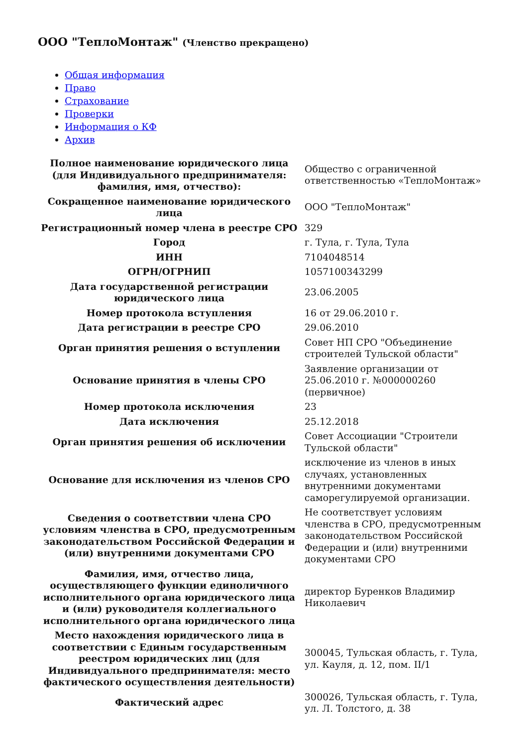ООО "ТеплоМонтаж" (Членство прекращено)
Общая информация
Право
Страхование
Проверки
Информация о КФ
Архив
| Полное наименование юридического лица (для Индивидуального предпринимателя: фамилия, имя, отчество): | Общество с ограниченной ответственностью «ТеплоМонтаж» |
| Сокращенное наименование юридического лица | ООО "ТеплоМонтаж" |
| Регистрационный номер члена в реестре СРО | 329 |
| Город | г. Тула, г. Тула, Тула |
| ИНН | 7104048514 |
| ОГРН/ОГРНИП | 1057100343299 |
| Дата государственной регистрации юридического лица | 23.06.2005 |
| Номер протокола вступления | 16 от 29.06.2010 г. |
| Дата регистрации в реестре СРО | 29.06.2010 |
| Орган принятия решения о вступлении | Совет НП СРО "Объединение строителей Тульской области" |
| Основание принятия в члены СРО | Заявление организации от 25.06.2010 г. №000000260 (первичное) |
| Номер протокола исключения | 23 |
| Дата исключения | 25.12.2018 |
| Орган принятия решения об исключении | Совет Ассоциации "Строители Тульской области" |
| Основание для исключения из членов СРО | исключение из членов в иных случаях, установленных внутренними документами саморегулируемой организации. |
| Сведения о соответствии члена СРО условиям членства в СРО, предусмотренным законодательством Российской Федерации и (или) внутренними документами СРО | Не соответствует условиям членства в СРО, предусмотренным законодательством Российской Федерации и (или) внутренними документами СРО |
| Фамилия, имя, отчество лица, осуществляющего функции единоличного исполнительного органа юридического лица и (или) руководителя коллегиального исполнительного органа юридического лица | директор Буренков Владимир Николаевич |
| Место нахождения юридического лица в соответствии с Единым государственным реестром юридических лиц (для Индивидуального предпринимателя: место фактического осуществления деятельности) | 300045, Тульская область, г. Тула, ул. Кауля, д. 12, пом. II/1 |
| Фактический адрес | 300026, Тульская область, г. Тула, ул. Л. Толстого, д. 38 |